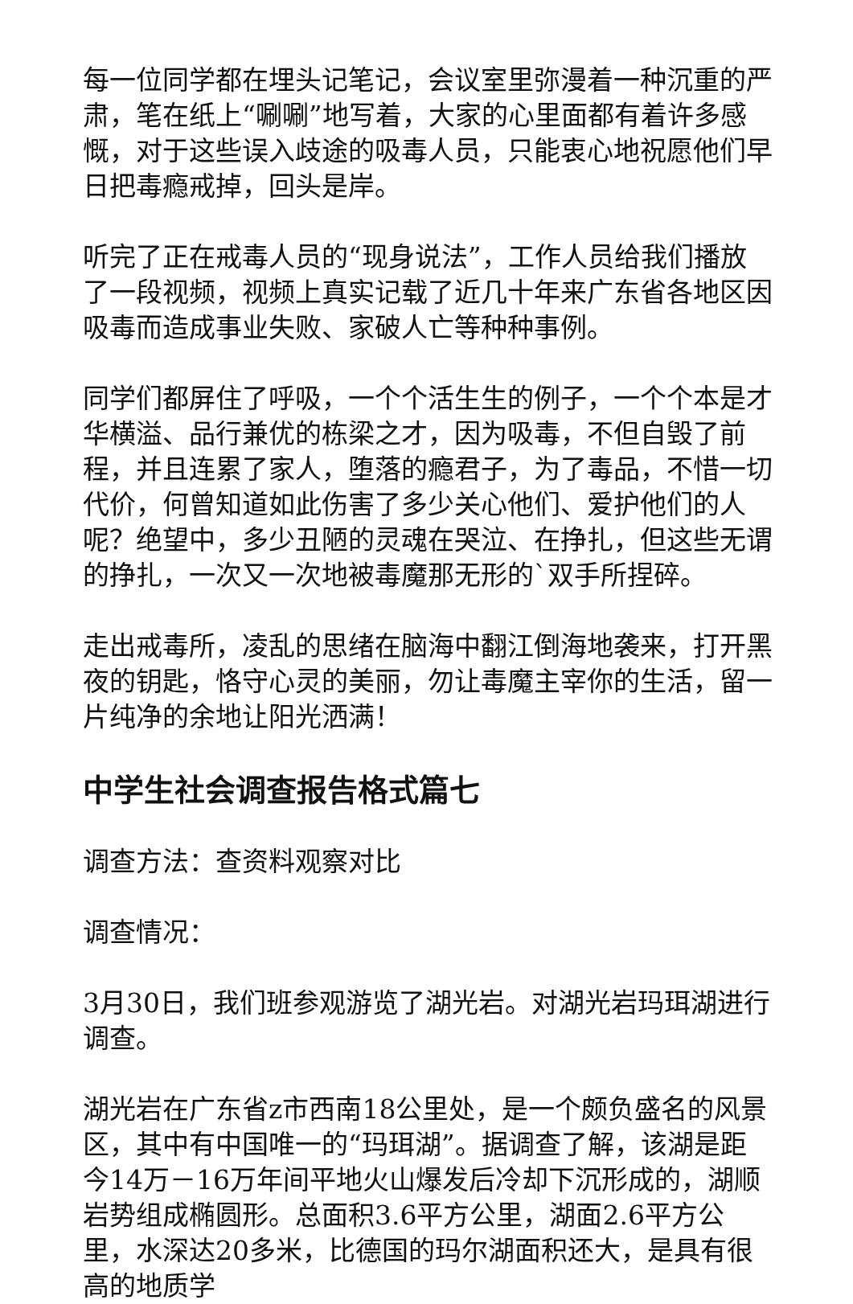每一位同学都在埋头记笔记，会议室里弥漫着一种沉重的严肃，笔在纸上“唰唰”地写着，大家的心里面都有着许多感慨，对于这些误入歧途的吸毒人员，只能衷心地祝愿他们早日把毒瘾戒掉，回头是岸。
听完了正在戒毒人员的“现身说法”，工作人员给我们播放了一段视频，视频上真实记载了近几十年来广东省各地区因吸毒而造成事业失败、家破人亡等种种事例。
同学们都屏住了呼吸，一个个活生生的例子，一个个本是才华横溢、品行兼优的栋梁之才，因为吸毒，不但自毁了前程，并且连累了家人，堕落的瘾君子，为了毒品，不惜一切代价，何曾知道如此伤害了多少关心他们、爱护他们的人呢？绝望中，多少丑陋的灵魂在哭泣、在挣扎，但这些无谓的挣扎，一次又一次地被毒魔那无形的`双手所捏碎。
走出戒毒所，凌乱的思绪在脑海中翻江倒海地袭来，打开黑夜的钥匙，恪守心灵的美丽，勿让毒魔主宰你的生活，留一片纯净的余地让阳光洒满！
中学生社会调查报告格式篇七
调查方法：查资料观察对比
调查情况：
3月30日，我们班参观游览了湖光岩。对湖光岩玛珥湖进行调查。
湖光岩在广东省z市西南18公里处，是一个颇负盛名的风景区，其中有中国唯一的“玛珥湖”。据调查了解，该湖是距今14万－16万年间平地火山爆发后冷却下沉形成的，湖顺岩势组成椭圆形。总面积3.6平方公里，湖面2.6平方公里，水深达20多米，比德国的玛尔湖面积还大，是具有很高的地质学